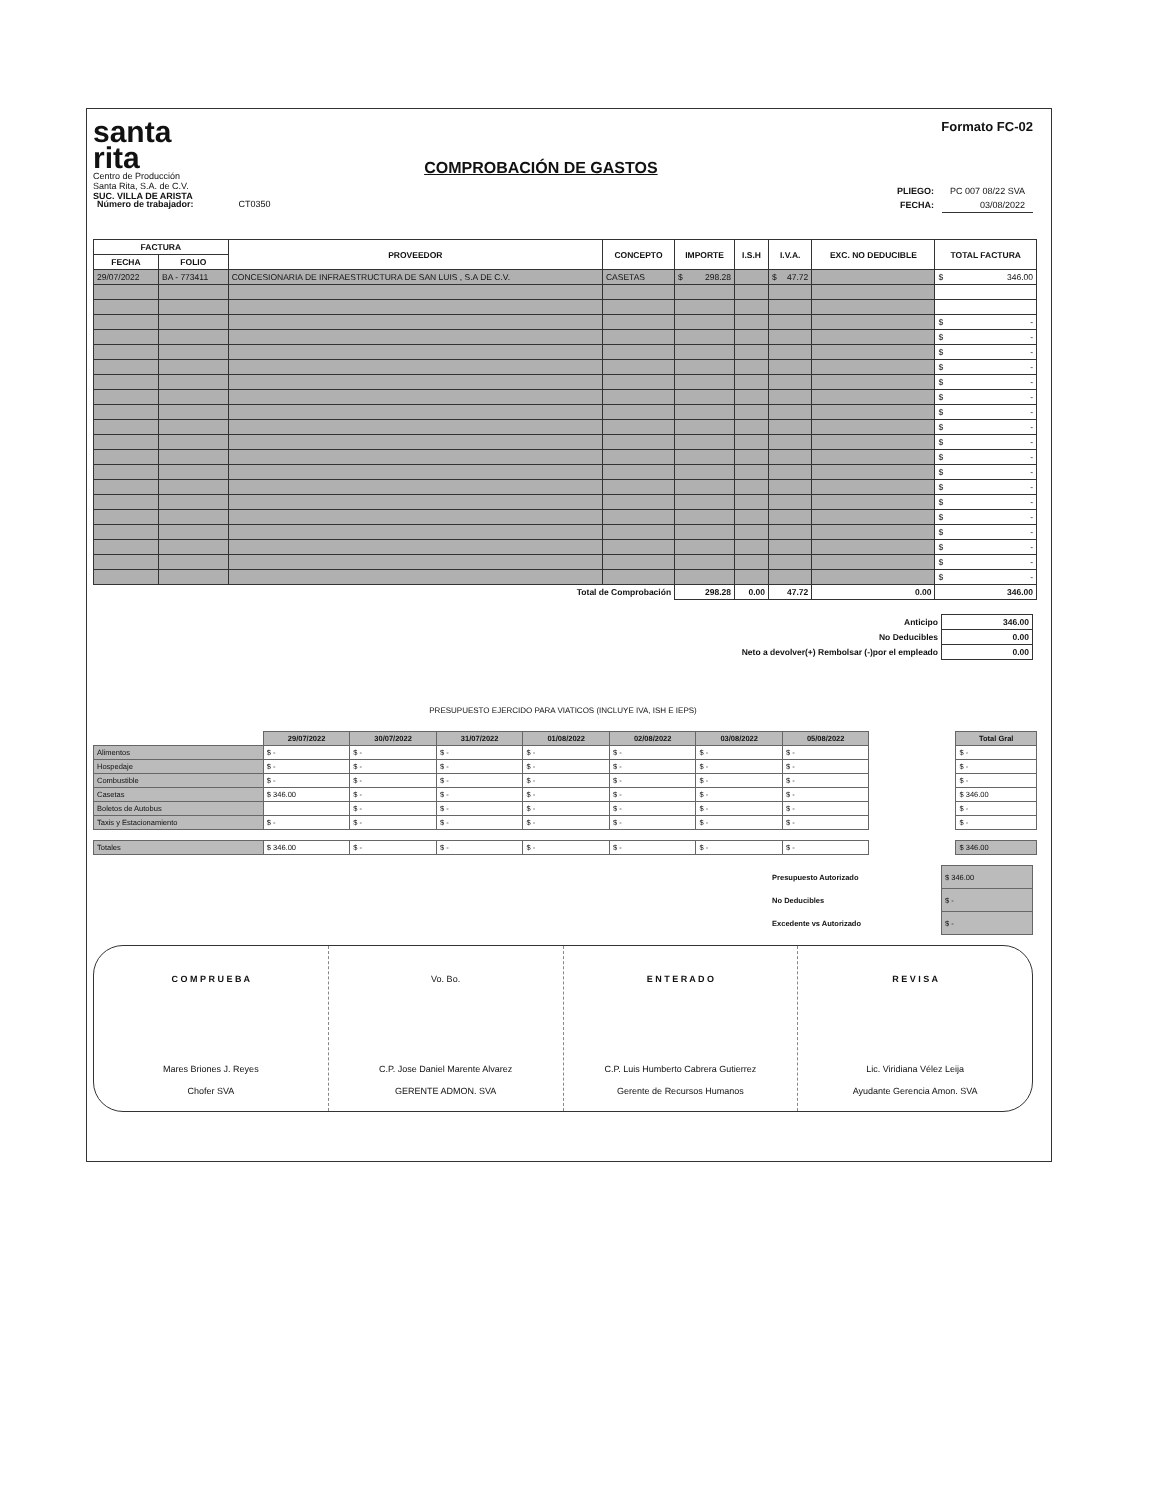santa
rita
Centro de Producción
Santa Rita, S.A. de C.V.
SUC. VILLA DE ARISTA
COMPROBACIÓN DE GASTOS
Formato FC-02
| PLIEGO: | PC 007 08/22 SVA |
| FECHA: | 03/08/2022 |
Número de trabajador: CT0350
| FACTURA | | PROVEEDOR | CONCEPTO | IMPORTE | I.S.H | I.V.A. | EXC. NO DEDUCIBLE | TOTAL FACTURA |
| --- | --- | --- | --- | --- | --- | --- | --- | --- |
| FECHA | FOLIO | | | | | | | |
| 29/07/2022 | BA - 773411 | CONCESIONARIA DE INFRAESTRUCTURA DE SAN LUIS , S.A DE C.V. | CASETAS | $ 298.28 | | $ 47.72 | | $ 346.00 |
| | | | | | | | | $ - |
| | | | | | | | | $ - |
| | | | | | | | | $ - |
| | | | | | | | | $ - |
| | | | | | | | | $ - |
| | | | | | | | | $ - |
| | | | | | | | | $ - |
| | | | | | | | | $ - |
| | | | | | | | | $ - |
| | | | | | | | | $ - |
| | | | | | | | | $ - |
| | | | | | | | | $ - |
| | | | | | | | | $ - |
| | | | | | | | | $ - |
| | | | | | | | | $ - |
| | | | | | | | | $ - |
| | | | | | | | | $ - |
| | | | | | | | | $ - |
| Total de Comprobación | | | | 298.28 | 0.00 | 47.72 | 0.00 | 346.00 |
| Anticipo | 346.00 |
| No Deducibles | 0.00 |
| Neto a devolver(+) Rembolsar (-)por el empleado | 0.00 |
PRESUPUESTO EJERCIDO PARA VIATICOS (INCLUYE IVA, ISH E IEPS)
| | 29/07/2022 | 30/07/2022 | 31/07/2022 | 01/08/2022 | 02/08/2022 | 03/08/2022 | 05/08/2022 | | Total Gral |
| --- | --- | --- | --- | --- | --- | --- | --- | --- | --- |
| Alimentos | $ - | $ - | $ - | $ - | $ - | $ - | $ - | | $ - |
| Hospedaje | $ - | $ - | $ - | $ - | $ - | $ - | $ - | | $ - |
| Combustible | $ - | $ - | $ - | $ - | $ - | $ - | $ - | | $ - |
| Casetas | $ 346.00 | $ - | $ - | $ - | $ - | $ - | $ - | | $ 346.00 |
| Boletos de Autobus | | $ - | $ - | $ - | $ - | $ - | $ - | | $ - |
| Taxis y Estacionamiento | $ - | $ - | $ - | $ - | $ - | $ - | $ - | | $ - |
| Totales | $ 346.00 | $ - | $ - | $ - | $ - | $ - | $ - | | $ 346.00 |
| Presupuesto Autorizado | $ 346.00 |
| No Deducibles | $ - |
| Excedente vs Autorizado | $ - |
C O M P R U E B A
Mares Briones J. Reyes
Chofer SVA
Vo. Bo.
C.P. Jose Daniel Marente Alvarez
GERENTE ADMON. SVA
E N T E R A D O
C.P. Luis Humberto Cabrera Gutierrez
Gerente de Recursos Humanos
R E V I S A
Lic. Viridiana Vélez Leija
Ayudante Gerencia Amon. SVA